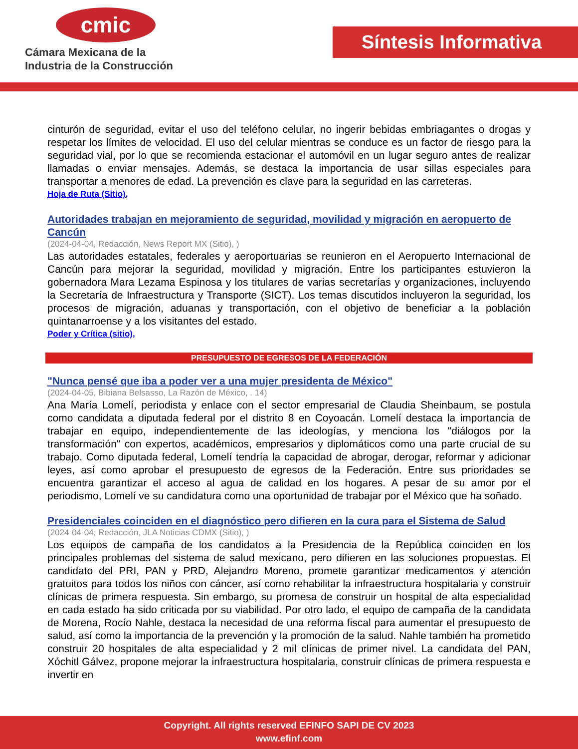cmic
Cámara Mexicana de la
Industria de la Construcción
Síntesis Informativa
cinturón de seguridad, evitar el uso del teléfono celular, no ingerir bebidas embriagantes o drogas y respetar los límites de velocidad. El uso del celular mientras se conduce es un factor de riesgo para la seguridad vial, por lo que se recomienda estacionar el automóvil en un lugar seguro antes de realizar llamadas o enviar mensajes. Además, se destaca la importancia de usar sillas especiales para transportar a menores de edad. La prevención es clave para la seguridad en las carreteras.
Hoja de Ruta (Sitio),
Autoridades trabajan en mejoramiento de seguridad, movilidad y migración en aeropuerto de Cancún
(2024-04-04, Redacción, News Report MX (Sitio), )
Las autoridades estatales, federales y aeroportuarias se reunieron en el Aeropuerto Internacional de Cancún para mejorar la seguridad, movilidad y migración. Entre los participantes estuvieron la gobernadora Mara Lezama Espinosa y los titulares de varias secretarías y organizaciones, incluyendo la Secretaría de Infraestructura y Transporte (SICT). Los temas discutidos incluyeron la seguridad, los procesos de migración, aduanas y transportación, con el objetivo de beneficiar a la población quintanarroense y a los visitantes del estado.
Poder y Crítica (sitio),
PRESUPUESTO DE EGRESOS DE LA FEDERACIÓN
"Nunca pensé que iba a poder ver a una mujer presidenta de México"
(2024-04-05, Bibiana Belsasso, La Razón de México, . 14)
Ana María Lomelí, periodista y enlace con el sector empresarial de Claudia Sheinbaum, se postula como candidata a diputada federal por el distrito 8 en Coyoacán. Lomelí destaca la importancia de trabajar en equipo, independientemente de las ideologías, y menciona los "diálogos por la transformación" con expertos, académicos, empresarios y diplomáticos como una parte crucial de su trabajo. Como diputada federal, Lomelí tendría la capacidad de abrogar, derogar, reformar y adicionar leyes, así como aprobar el presupuesto de egresos de la Federación. Entre sus prioridades se encuentra garantizar el acceso al agua de calidad en los hogares. A pesar de su amor por el periodismo, Lomelí ve su candidatura como una oportunidad de trabajar por el México que ha soñado.
Presidenciales coinciden en el diagnóstico pero difieren en la cura para el Sistema de Salud
(2024-04-04, Redacción, JLA Noticias CDMX (Sitio), )
Los equipos de campaña de los candidatos a la Presidencia de la República coinciden en los principales problemas del sistema de salud mexicano, pero difieren en las soluciones propuestas. El candidato del PRI, PAN y PRD, Alejandro Moreno, promete garantizar medicamentos y atención gratuitos para todos los niños con cáncer, así como rehabilitar la infraestructura hospitalaria y construir clínicas de primera respuesta. Sin embargo, su promesa de construir un hospital de alta especialidad en cada estado ha sido criticada por su viabilidad. Por otro lado, el equipo de campaña de la candidata de Morena, Rocío Nahle, destaca la necesidad de una reforma fiscal para aumentar el presupuesto de salud, así como la importancia de la prevención y la promoción de la salud. Nahle también ha prometido construir 20 hospitales de alta especialidad y 2 mil clínicas de primer nivel. La candidata del PAN, Xóchitl Gálvez, propone mejorar la infraestructura hospitalaria, construir clínicas de primera respuesta e invertir en
Copyright. All rights reserved EFINFO SAPI DE CV 2023
www.efinf.com